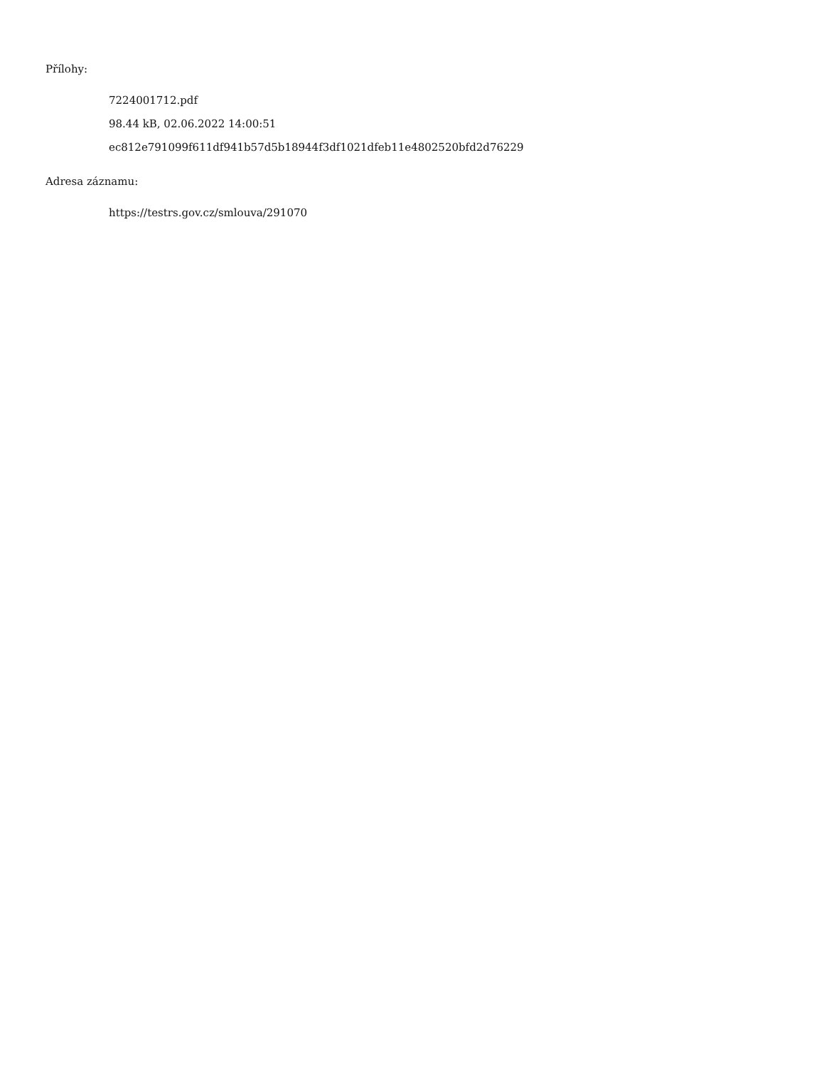Přílohy:
7224001712.pdf
98.44 kB, 02.06.2022 14:00:51
ec812e791099f611df941b57d5b18944f3df1021dfeb11e4802520bfd2d76229
Adresa záznamu:
https://testrs.gov.cz/smlouva/291070